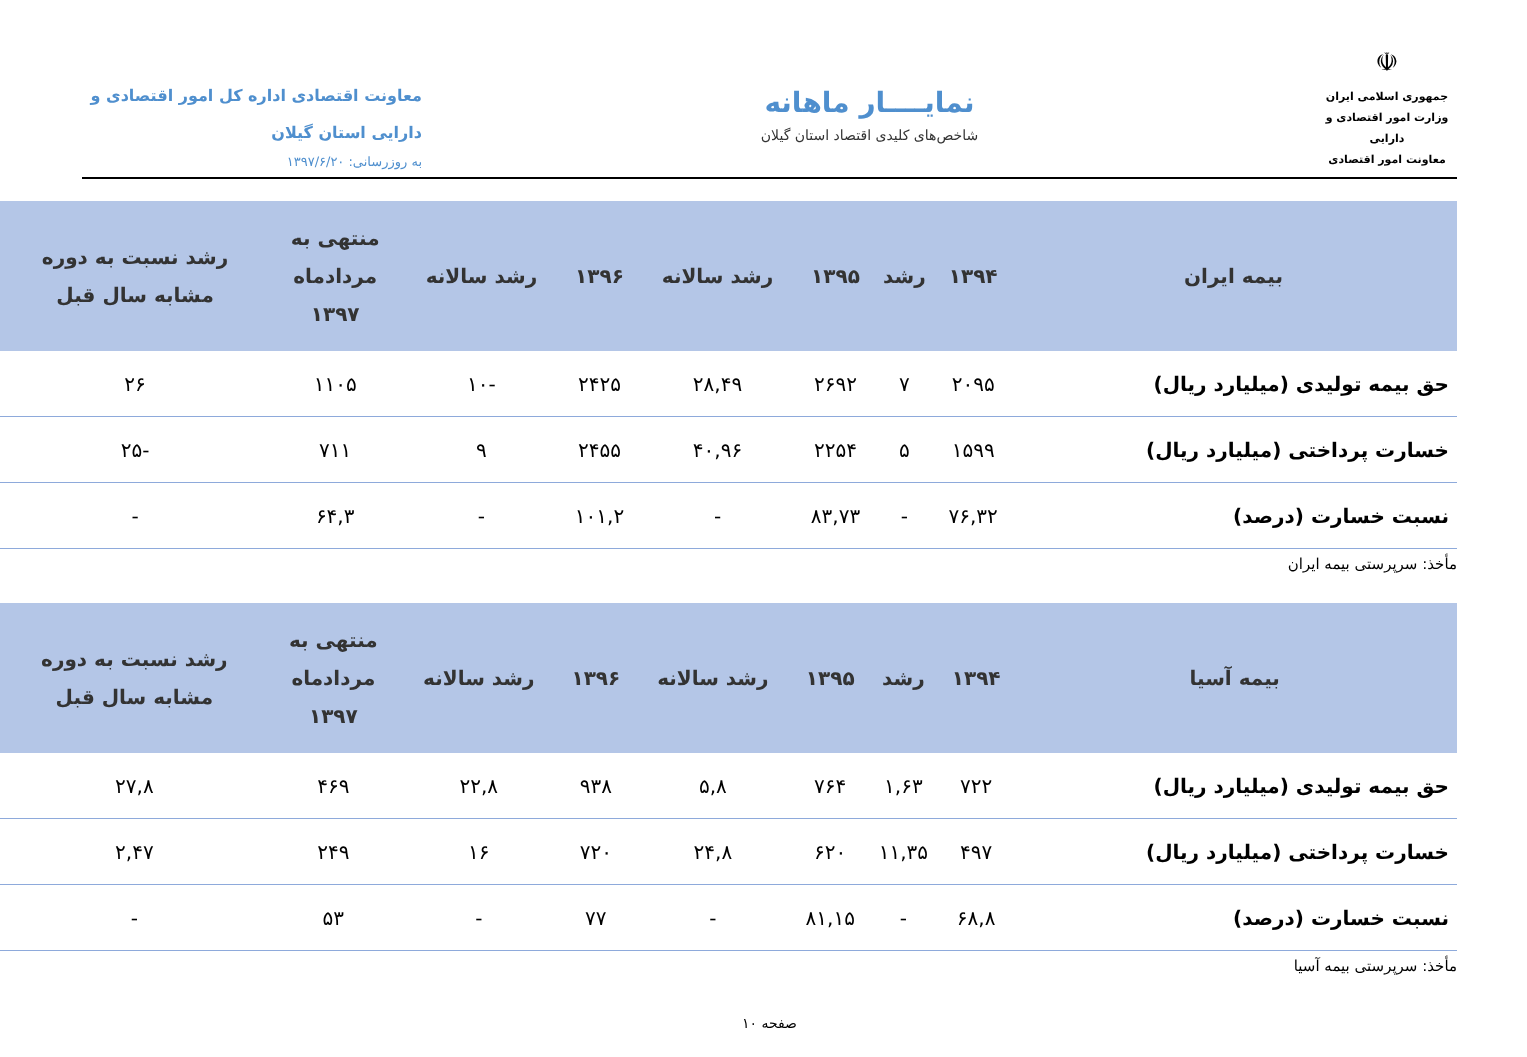☫
جمهوری اسلامی ایران
وزارت امور اقتصادی و دارایی
معاونت امور اقتصادی
نمایــــار ماهانه
شاخص‌های کلیدی اقتصاد استان گیلان
معاونت اقتصادی اداره کل امور اقتصادی و
دارایی استان گیلان
به روزرسانی: ۱۳۹۷/۶/۲۰
| بیمه ایران | ۱۳۹۴ | رشد | ۱۳۹۵ | رشد سالانه | ۱۳۹۶ | رشد سالانه | منتهی به مردادماه ۱۳۹۷ | رشد نسبت به دوره مشابه سال قبل |
| --- | --- | --- | --- | --- | --- | --- | --- | --- |
| حق بیمه تولیدی (میلیارد ریال) | ۲۰۹۵ | ۷ | ۲۶۹۲ | ۲۸,۴۹ | ۲۴۲۵ | -۱۰ | ۱۱۰۵ | ۲۶ |
| خسارت پرداختی (میلیارد ریال) | ۱۵۹۹ | ۵ | ۲۲۵۴ | ۴۰,۹۶ | ۲۴۵۵ | ۹ | ۷۱۱ | -۲۵ |
| نسبت خسارت (درصد) | ۷۶,۳۲ | - | ۸۳,۷۳ | - | ۱۰۱,۲ | - | ۶۴,۳ | - |
مأخذ: سرپرستی بیمه ایران
| بیمه آسیا | ۱۳۹۴ | رشد | ۱۳۹۵ | رشد سالانه | ۱۳۹۶ | رشد سالانه | منتهی به مردادماه ۱۳۹۷ | رشد نسبت به دوره مشابه سال قبل |
| --- | --- | --- | --- | --- | --- | --- | --- | --- |
| حق بیمه تولیدی (میلیارد ریال) | ۷۲۲ | ۱,۶۳ | ۷۶۴ | ۵,۸ | ۹۳۸ | ۲۲,۸ | ۴۶۹ | ۲۷,۸ |
| خسارت پرداختی (میلیارد ریال) | ۴۹۷ | ۱۱,۳۵ | ۶۲۰ | ۲۴,۸ | ۷۲۰ | ۱۶ | ۲۴۹ | ۲,۴۷ |
| نسبت خسارت (درصد) | ۶۸,۸ | - | ۸۱,۱۵ | - | ۷۷ | - | ۵۳ | - |
مأخذ: سرپرستی بیمه آسیا
صفحه ۱۰